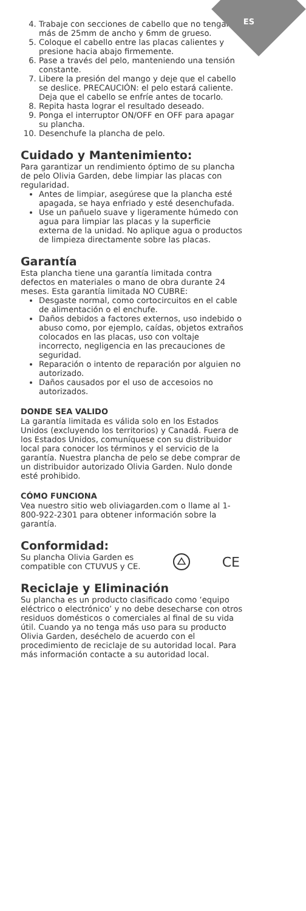ES
4. Trabaje con secciones de cabello que no tengan más de 25mm de ancho y 6mm de grueso.
5. Coloque el cabello entre las placas calientes y presione hacia abajo firmemente.
6. Pase a través del pelo, manteniendo una tensión constante.
7. Libere la presión del mango y deje que el cabello se deslice. PRECAUCIÓN: el pelo estará caliente. Deja que el cabello se enfríe antes de tocarlo.
8. Repita hasta lograr el resultado deseado.
9. Ponga el interruptor ON/OFF en OFF para apagar su plancha.
10. Desenchufe la plancha de pelo.
Cuidado y Mantenimiento:
Para garantizar un rendimiento óptimo de su plancha de pelo Olivia Garden, debe limpiar las placas con regularidad.
Antes de limpiar, asegúrese que la plancha esté apagada, se haya enfriado y esté desenchufada.
Use un pañuelo suave y ligeramente húmedo con agua para limpiar las placas y la superficie externa de la unidad. No aplique agua o productos de limpieza directamente sobre las placas.
Garantía
Esta plancha tiene una garantía limitada contra defectos en materiales o mano de obra durante 24 meses. Esta garantía limitada NO CUBRE:
Desgaste normal, como cortocircuitos en el cable de alimentación o el enchufe.
Daños debidos a factores externos, uso indebido o abuso como, por ejemplo, caídas, objetos extraños colocados en las placas, uso con voltaje incorrecto, negligencia en las precauciones de seguridad.
Reparación o intento de reparación por alguien no autorizado.
Daños causados por el uso de accesoios no autorizados.
DONDE SEA VALIDO
La garantía limitada es válida solo en los Estados Unidos (excluyendo los territorios) y Canadá. Fuera de los Estados Unidos, comuníquese con su distribuidor local para conocer los términos y el servicio de la garantía. Nuestra plancha de pelo se debe comprar de un distribuidor autorizado Olivia Garden. Nulo donde esté prohibido.
CÓMO FUNCIONA
Vea nuestro sitio web oliviagarden.com o llame al 1-800-922-2301 para obtener información sobre la garantía.
Conformidad:
Su plancha Olivia Garden es
compatible con CTUVUS y CE.
CE
Reciclaje y Eliminación
Su plancha es un producto clasificado como ‘equipo eléctrico o electrónico’ y no debe desecharse con otros residuos domésticos o comerciales al final de su vida útil. Cuando ya no tenga más uso para su producto Olivia Garden, deséchelo de acuerdo con el procedimiento de reciclaje de su autoridad local. Para más información contacte a su autoridad local.